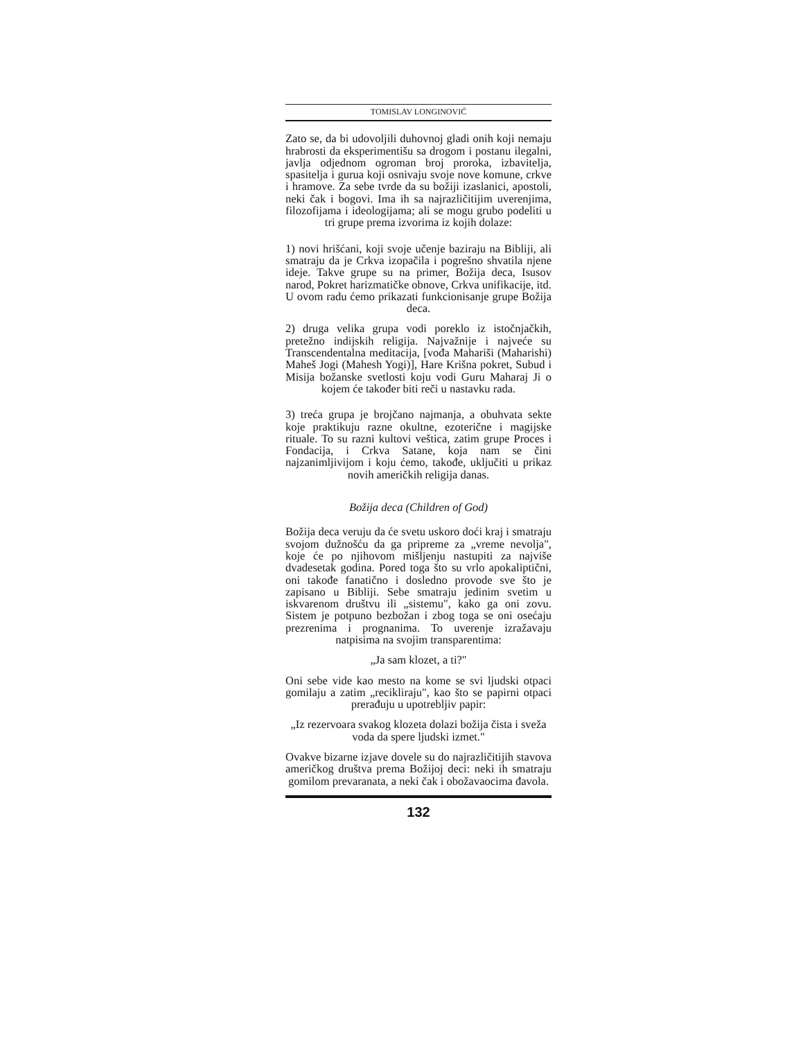TOMISLAV LONGINOVIĆ
Zato se, da bi udovoljili duhovnoj gladi onih koji nemaju hrabrosti da eksperimentišu sa drogom i postanu ilegalni, javlja odjednom ogroman broj proroka, izbavitelja, spasitelja i gurua koji osnivaju svoje nove komune, crkve i hramove. Za sebe tvrde da su božiji izaslanici, apostoli, neki čak i bogovi. Ima ih sa najrazličitijim uverenjima, filozofijama i ideologijama; ali se mogu grubo podeliti u tri grupe prema izvorima iz kojih dolaze:
1) novi hrišćani, koji svoje učenje baziraju na Bibliji, ali smatraju da je Crkva izopačila i pogrešno shvatila njene ideje. Takve grupe su na primer, Božija deca, Isusov narod, Pokret harizmatičke obnove, Crkva unifikacije, itd. U ovom radu ćemo prikazati funkcionisanje grupe Božija deca.
2) druga velika grupa vodi poreklo iz istočnjačkih, pretežno indijskih religija. Najvažnije i najveće su Transcendentalna meditacija, [vođa Mahariši (Maharishi) Maheš Jogi (Mahesh Yogi)], Hare Krišna pokret, Subud i Misija božanske svetlosti koju vodi Guru Maharaj Ji o kojem će također biti reči u nastavku rada.
3) treća grupa je brojčano najmanja, a obuhvata sekte koje praktikuju razne okultne, ezoterične i magijske rituale. To su razni kultovi veštica, zatim grupe Proces i Fondacija, i Crkva Satane, koja nam se čini najzanimljivijom i koju ćemo, takođe, uključiti u prikaz novih američkih religija danas.
Božija deca (Children of God)
Božija deca veruju da će svetu uskoro doći kraj i smatraju svojom dužnošću da ga pripreme za „vreme nevolja", koje će po njihovom mišljenju nastupiti za najviše dvadesetak godina. Pored toga što su vrlo apokaliptični, oni takođe fanatično i dosledno provode sve što je zapisano u Bibliji. Sebe smatraju jedinim svetim u iskvarenom društvu ili „sistemu", kako ga oni zovu. Sistem je potpuno bezbožan i zbog toga se oni osećaju prezrenima i prognanima. To uverenje izražavaju natpisima na svojim transparentima:
„Ja sam klozet, a ti?"
Oni sebe vide kao mesto na kome se svi ljudski otpaci gomilaju a zatim „recikliraju", kao što se papirni otpaci prerađuju u upotrebljiv papir:
„Iz rezervoara svakog klozeta dolazi božija čista i sveža voda da spere ljudski izmet."
Ovakve bizarne izjave dovele su do najrazličitijih stavova američkog društva prema Božijoj deci: neki ih smatraju gomilom prevaranata, a neki čak i obožavaocima đavola.
132